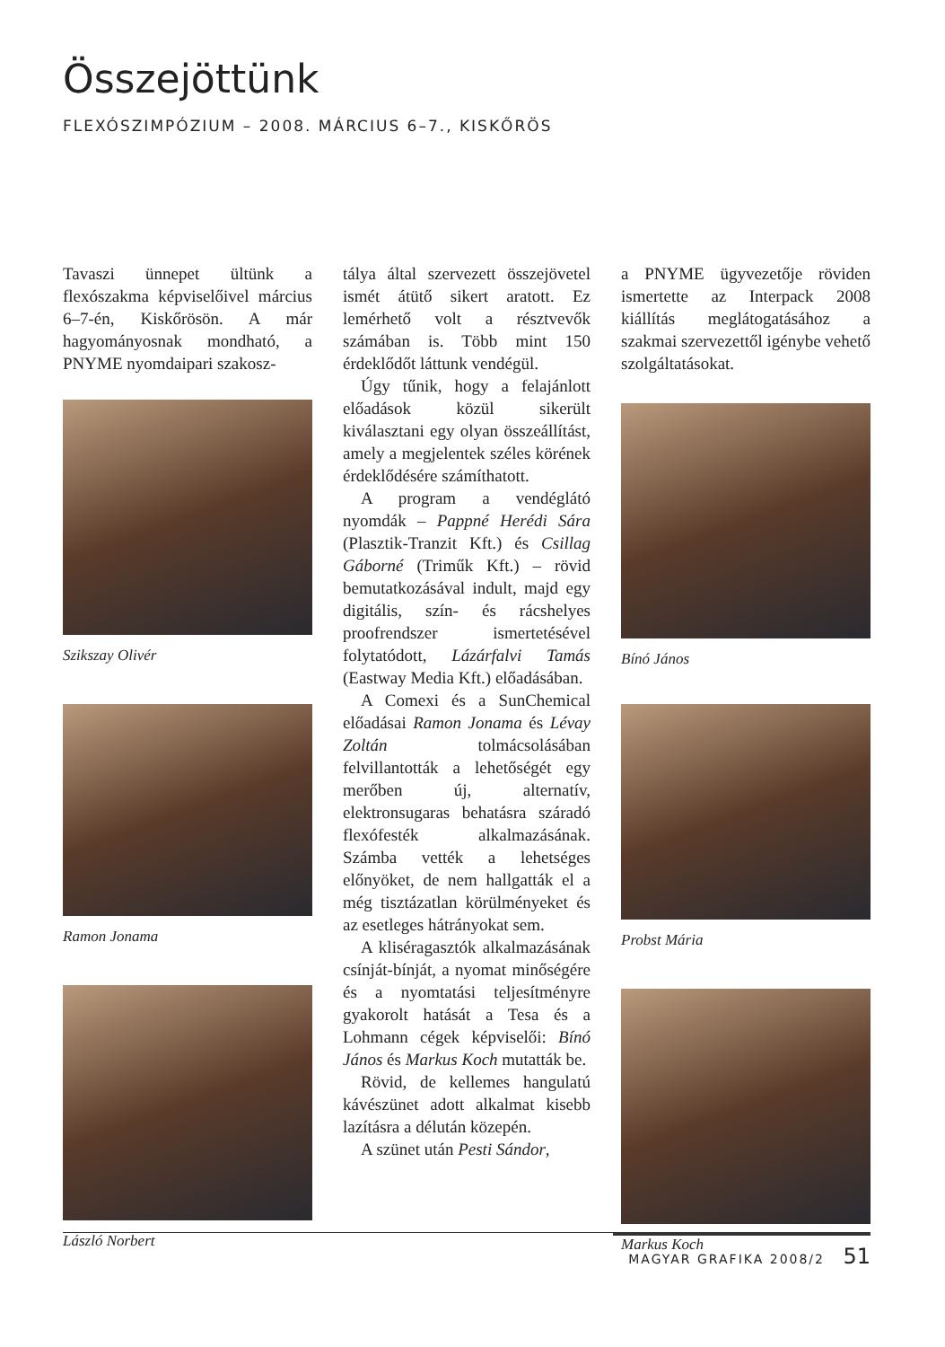Összejöttünk
FLEXÓSZIMPÓZIUM – 2008. MÁRCIUS 6–7., KISKŐRÖS
Tavaszi ünnepet ültünk a flexószakma képviselőivel március 6–7-én, Kiskőrösön. A már hagyományosnak mondható, a PNYME nyomdaipari szakosz-
Szikszay Olivér
Ramon Jonama
László Norbert
tálya által szervezett összejövetel ismét átütő sikert aratott. Ez lemérhető volt a résztvevők számában is. Több mint 150 érdeklődőt láttunk vendégül.
Úgy tűnik, hogy a felajánlott előadások közül sikerült kiválasztani egy olyan összeállítást, amely a megjelentek széles körének érdeklődésére számíthatott.
A program a vendéglátó nyomdák – Pappné Herédi Sára (Plasztik-Tranzit Kft.) és Csillag Gáborné (Triműk Kft.) – rövid bemutatkozásával indult, majd egy digitális, szín- és rácshelyes proofrendszer ismertetésével folytatódott, Lázárfalvi Tamás (Eastway Media Kft.) előadásában.
A Comexi és a SunChemical előadásai Ramon Jonama és Lévay Zoltán tolmácsolásában felvillantották a lehetőségét egy merőben új, alternatív, elektronsugaras behatásra száradó flexófesték alkalmazásának. Számba vették a lehetséges előnyöket, de nem hallgatták el a még tisztázatlan körülményeket és az esetleges hátrányokat sem.
A kliséragasztók alkalmazásának csínját-bínját, a nyomat minőségére és a nyomtatási teljesítményre gyakorolt hatását a Tesa és a Lohmann cégek képviselői: Bínó János és Markus Koch mutatták be.
Rövid, de kellemes hangulatú kávészünet adott alkalmat kisebb lazításra a délután közepén.
A szünet után Pesti Sándor,
a PNYME ügyvezetője röviden ismertette az Interpack 2008 kiállítás meglátogatásához a szakmai szervezettől igénybe vehető szolgáltatásokat.
Bínó János
Probst Mária
Markus Koch
MAGYAR GRAFIKA 2008/2 51